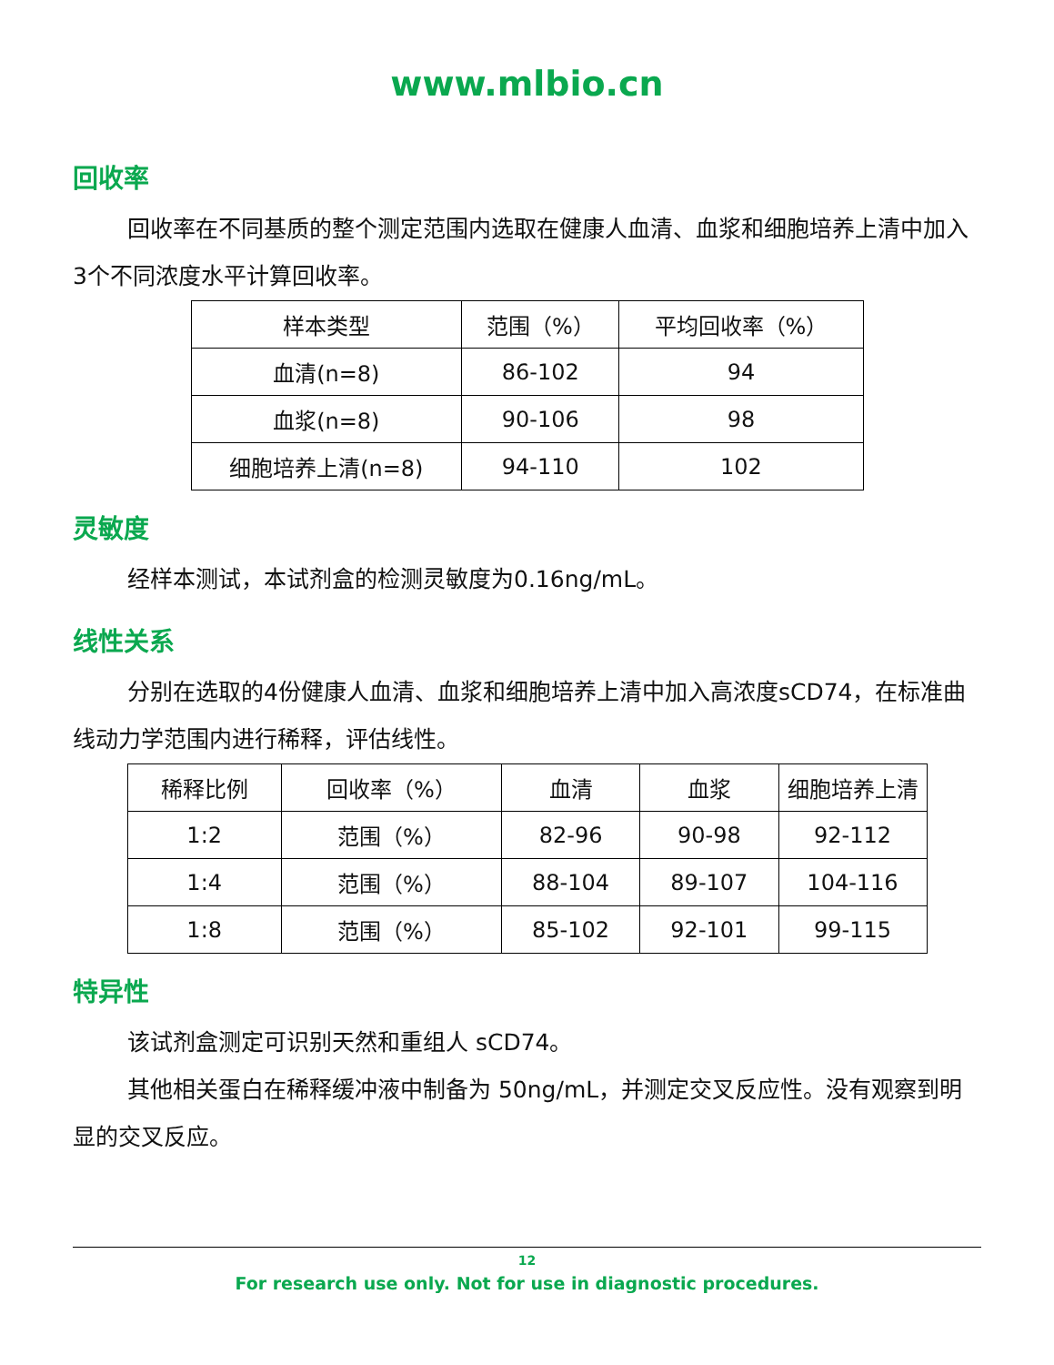www.mlbio.cn
回收率
回收率在不同基质的整个测定范围内选取在健康人血清、血浆和细胞培养上清中加入3个不同浓度水平计算回收率。
| 样本类型 | 范围（%） | 平均回收率（%） |
| --- | --- | --- |
| 血清(n=8) | 86-102 | 94 |
| 血浆(n=8) | 90-106 | 98 |
| 细胞培养上清(n=8) | 94-110 | 102 |
灵敏度
经样本测试，本试剂盒的检测灵敏度为0.16ng/mL。
线性关系
分别在选取的4份健康人血清、血浆和细胞培养上清中加入高浓度sCD74，在标准曲线动力学范围内进行稀释，评估线性。
| 稀释比例 | 回收率（%） | 血清 | 血浆 | 细胞培养上清 |
| --- | --- | --- | --- | --- |
| 1:2 | 范围（%） | 82-96 | 90-98 | 92-112 |
| 1:4 | 范围（%） | 88-104 | 89-107 | 104-116 |
| 1:8 | 范围（%） | 85-102 | 92-101 | 99-115 |
特异性
该试剂盒测定可识别天然和重组人 sCD74。
其他相关蛋白在稀释缓冲液中制备为 50ng/mL，并测定交叉反应性。没有观察到明显的交叉反应。
12
For research use only. Not for use in diagnostic procedures.